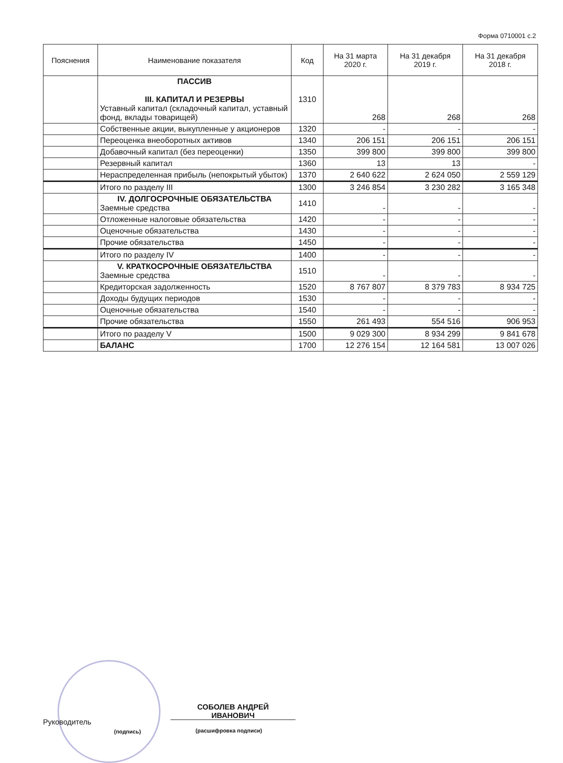Форма 0710001 с.2
| Пояснения | Наименование показателя | Код | На 31 марта 2020 г. | На 31 декабря 2019 г. | На 31 декабря 2018 г. |
| --- | --- | --- | --- | --- | --- |
| | ПАССИВ III. КАПИТАЛ И РЕЗЕРВЫ Уставный капитал (складочный капитал, уставный фонд, вклады товарищей) | 1310 | 268 | 268 | 268 |
| | Собственные акции, выкупленные у акционеров | 1320 | - | - | - |
| | Переоценка внеоборотных активов | 1340 | 206 151 | 206 151 | 206 151 |
| | Добавочный капитал (без переоценки) | 1350 | 399 800 | 399 800 | 399 800 |
| | Резервный капитал | 1360 | 13 | 13 | - |
| | Нераспределенная прибыль (непокрытый убыток) | 1370 | 2 640 622 | 2 624 050 | 2 559 129 |
| | Итого по разделу III | 1300 | 3 246 854 | 3 230 282 | 3 165 348 |
| | IV. ДОЛГОСРОЧНЫЕ ОБЯЗАТЕЛЬСТВА Заемные средства | 1410 | - | - | - |
| | Отложенные налоговые обязательства | 1420 | - | - | - |
| | Оценочные обязательства | 1430 | - | - | - |
| | Прочие обязательства | 1450 | - | - | - |
| | Итого по разделу IV | 1400 | - | - | - |
| | V. КРАТКОСРОЧНЫЕ ОБЯЗАТЕЛЬСТВА Заемные средства | 1510 | - | - | - |
| | Кредиторская задолженность | 1520 | 8 767 807 | 8 379 783 | 8 934 725 |
| | Доходы будущих периодов | 1530 | - | - | - |
| | Оценочные обязательства | 1540 | - | - | - |
| | Прочие обязательства | 1550 | 261 493 | 554 516 | 906 953 |
| | Итого по разделу V | 1500 | 9 029 300 | 8 934 299 | 9 841 678 |
| | БАЛАНС | 1700 | 12 276 154 | 12 164 581 | 13 007 026 |
Руководитель
(подпись)
СОБОЛЕВ АНДРЕЙ
ИВАНОВИЧ
(расшифровка подписи)